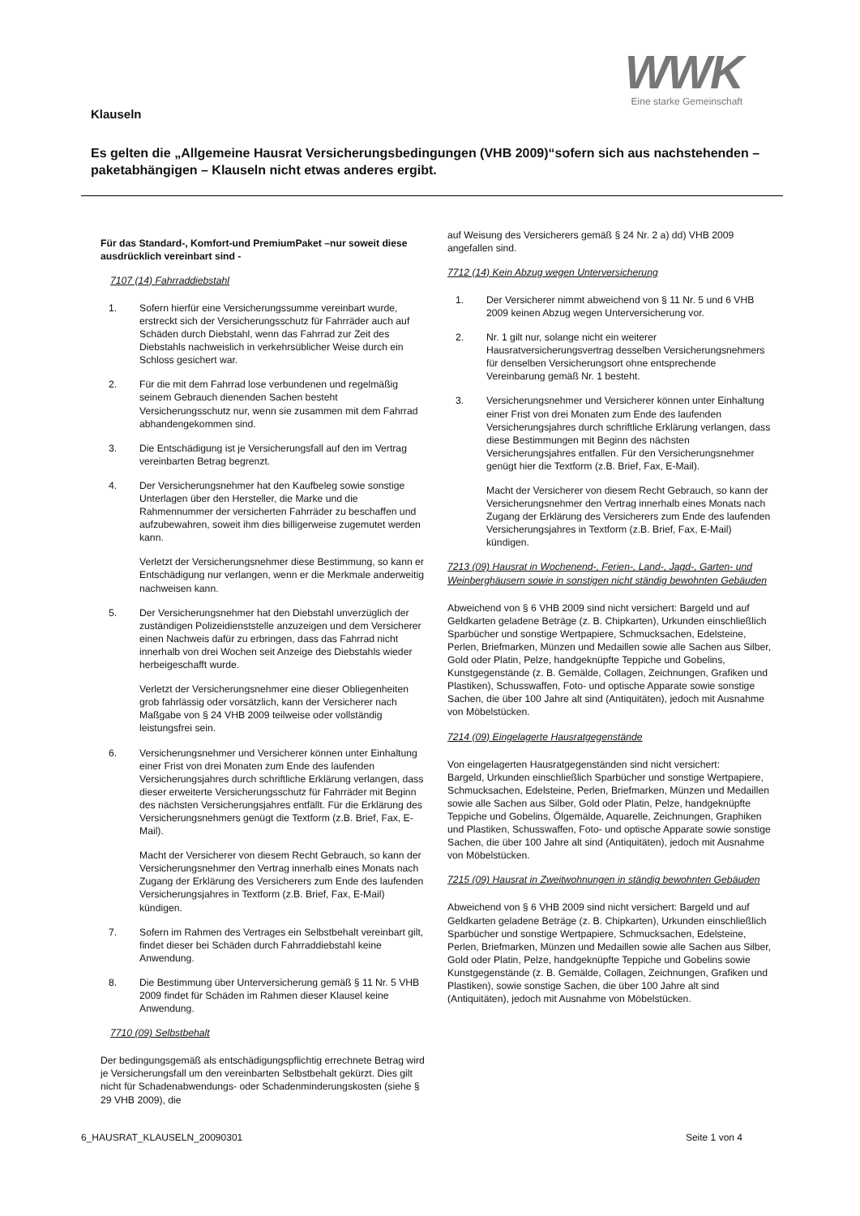WWK
Eine starke Gemeinschaft
Klauseln
Es gelten die „Allgemeine Hausrat Versicherungsbedingungen (VHB 2009)“sofern sich aus nachstehenden – paketabhängigen – Klauseln nicht etwas anderes ergibt.
Für das Standard-, Komfort-und PremiumPaket –nur soweit diese ausdrücklich vereinbart sind -
7107 (14) Fahrraddiebstahl
1. Sofern hierfür eine Versicherungssumme vereinbart wurde, erstreckt sich der Versicherungsschutz für Fahrräder auch auf Schäden durch Diebstahl, wenn das Fahrrad zur Zeit des Diebstahls nachweislich in verkehrsüblicher Weise durch ein Schloss gesichert war.
2. Für die mit dem Fahrrad lose verbundenen und regelmäßig seinem Gebrauch dienenden Sachen besteht Versicherungsschutz nur, wenn sie zusammen mit dem Fahrrad abhandengekommen sind.
3. Die Entschädigung ist je Versicherungsfall auf den im Vertrag vereinbarten Betrag begrenzt.
4. Der Versicherungsnehmer hat den Kaufbeleg sowie sonstige Unterlagen über den Hersteller, die Marke und die Rahmennummer der versicherten Fahrräder zu beschaffen und aufzubewahren, soweit ihm dies billigerweise zugemutet werden kann.
Verletzt der Versicherungsnehmer diese Bestimmung, so kann er Entschädigung nur verlangen, wenn er die Merkmale anderweitig nachweisen kann.
5. Der Versicherungsnehmer hat den Diebstahl unverzüglich der zuständigen Polizeidienststelle anzuzeigen und dem Versicherer einen Nachweis dafür zu erbringen, dass das Fahrrad nicht innerhalb von drei Wochen seit Anzeige des Diebstahls wieder herbeigeschafft wurde.
Verletzt der Versicherungsnehmer eine dieser Obliegenheiten grob fahrlässig oder vorsätzlich, kann der Versicherer nach Maßgabe von § 24 VHB 2009 teilweise oder vollständig leistungsfrei sein.
6. Versicherungsnehmer und Versicherer können unter Einhaltung einer Frist von drei Monaten zum Ende des laufenden Versicherungsjahres durch schriftliche Erklärung verlangen, dass dieser erweiterte Versicherungsschutz für Fahrräder mit Beginn des nächsten Versicherungsjahres entfällt. Für die Erklärung des Versicherungsnehmers genügt die Textform (z.B. Brief, Fax, E-Mail).
Macht der Versicherer von diesem Recht Gebrauch, so kann der Versicherungsnehmer den Vertrag innerhalb eines Monats nach Zugang der Erklärung des Versicherers zum Ende des laufenden Versicherungsjahres in Textform (z.B. Brief, Fax, E-Mail) kündigen.
7. Sofern im Rahmen des Vertrages ein Selbstbehalt vereinbart gilt, findet dieser bei Schäden durch Fahrraddiebstahl keine Anwendung.
8. Die Bestimmung über Unterversicherung gemäß § 11 Nr. 5 VHB 2009 findet für Schäden im Rahmen dieser Klausel keine Anwendung.
7710 (09) Selbstbehalt
Der bedingungsgemäß als entschädigungspflichtig errechnete Betrag wird je Versicherungsfall um den vereinbarten Selbstbehalt gekürzt. Dies gilt nicht für Schadenabwendungs- oder Schadenminderungskosten (siehe § 29 VHB 2009), die
auf Weisung des Versicherers gemäß § 24 Nr. 2 a) dd) VHB 2009 angefallen sind.
7712 (14) Kein Abzug wegen Unterversicherung
1. Der Versicherer nimmt abweichend von § 11 Nr. 5 und 6 VHB 2009 keinen Abzug wegen Unterversicherung vor.
2. Nr. 1 gilt nur, solange nicht ein weiterer Hausratversicherungsvertrag desselben Versicherungsnehmers für denselben Versicherungsort ohne entsprechende Vereinbarung gemäß Nr. 1 besteht.
3. Versicherungsnehmer und Versicherer können unter Einhaltung einer Frist von drei Monaten zum Ende des laufenden Versicherungsjahres durch schriftliche Erklärung verlangen, dass diese Bestimmungen mit Beginn des nächsten Versicherungsjahres entfallen. Für den Versicherungsnehmer genügt hier die Textform (z.B. Brief, Fax, E-Mail).
Macht der Versicherer von diesem Recht Gebrauch, so kann der Versicherungsnehmer den Vertrag innerhalb eines Monats nach Zugang der Erklärung des Versicherers zum Ende des laufenden Versicherungsjahres in Textform (z.B. Brief, Fax, E-Mail) kündigen.
7213 (09) Hausrat in Wochenend-, Ferien-, Land-, Jagd-, Garten- und Weinberghäusern sowie in sonstigen nicht ständig bewohnten Gebäuden
Abweichend von § 6 VHB 2009 sind nicht versichert: Bargeld und auf Geldkarten geladene Beträge (z. B. Chipkarten), Urkunden einschließlich Sparbücher und sonstige Wertpapiere, Schmucksachen, Edelsteine, Perlen, Briefmarken, Münzen und Medaillen sowie alle Sachen aus Silber, Gold oder Platin, Pelze, handgeknüpfte Teppiche und Gobelins, Kunstgegenstände (z. B. Gemälde, Collagen, Zeichnungen, Grafiken und Plastiken), Schusswaffen, Foto- und optische Apparate sowie sonstige Sachen, die über 100 Jahre alt sind (Antiquitäten), jedoch mit Ausnahme von Möbelstücken.
7214 (09) Eingelagerte Hausratgegenstände
Von eingelagerten Hausratgegenständen sind nicht versichert:
Bargeld, Urkunden einschließlich Sparbücher und sonstige Wertpapiere, Schmucksachen, Edelsteine, Perlen, Briefmarken, Münzen und Medaillen sowie alle Sachen aus Silber, Gold oder Platin, Pelze, handgeknüpfte Teppiche und Gobelins, Ölgemälde, Aquarelle, Zeichnungen, Graphiken und Plastiken, Schusswaffen, Foto- und optische Apparate sowie sonstige Sachen, die über 100 Jahre alt sind (Antiquitäten), jedoch mit Ausnahme von Möbelstücken.
7215 (09) Hausrat in Zweitwohnungen in ständig bewohnten Gebäuden
Abweichend von § 6 VHB 2009 sind nicht versichert: Bargeld und auf Geldkarten geladene Beträge (z. B. Chipkarten), Urkunden einschließlich Sparbücher und sonstige Wertpapiere, Schmucksachen, Edelsteine, Perlen, Briefmarken, Münzen und Medaillen sowie alle Sachen aus Silber, Gold oder Platin, Pelze, handgeknüpfte Teppiche und Gobelins sowie Kunstgegenstände (z. B. Gemälde, Collagen, Zeichnungen, Grafiken und Plastiken), sowie sonstige Sachen, die über 100 Jahre alt sind (Antiquitäten), jedoch mit Ausnahme von Möbelstücken.
6_HAUSRAT_KLAUSELN_20090301 Seite 1 von 4